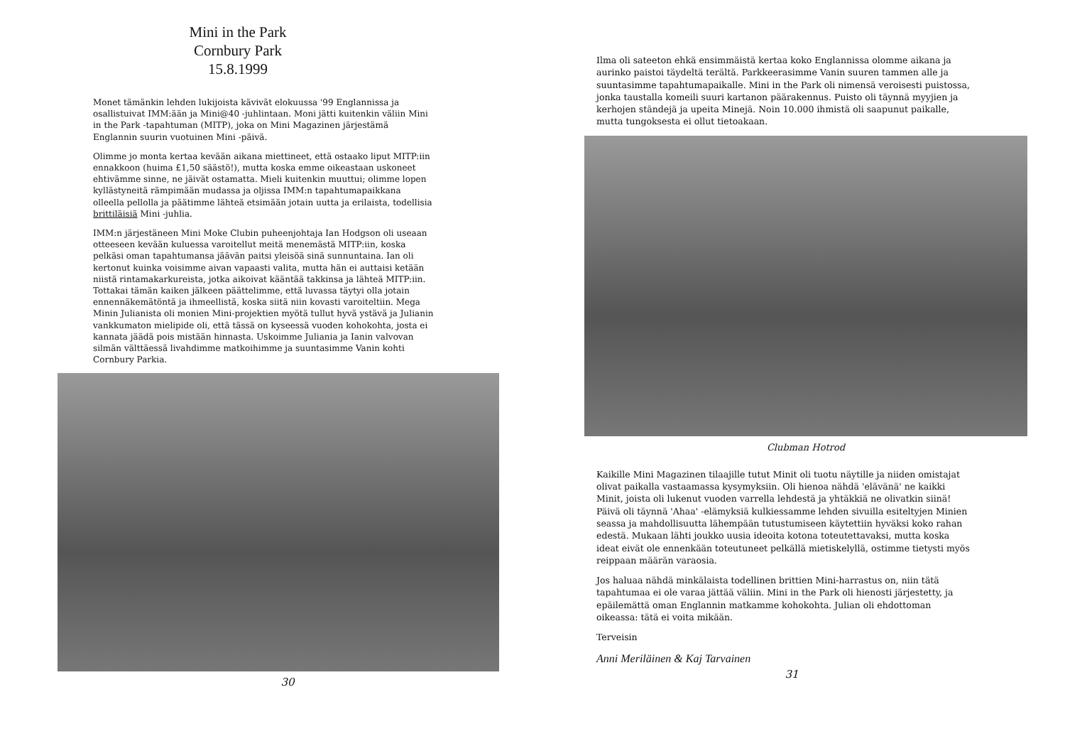Mini in the Park
Cornbury Park
15.8.1999
Monet tämänkin lehden lukijoista kävivät elokuussa '99 Englannissa ja osallistuivat IMM:ään ja Mini@40 -juhlintaan. Moni jätti kuitenkin väliin Mini in the Park -tapahtuman (MITP), joka on Mini Magazinen järjestämä Englannin suurin vuotuinen Mini -päivä.
Olimme jo monta kertaa kevään aikana miettineet, että ostaako liput MITP:iin ennakkoon (huima £1,50 säästö!), mutta koska emme oikeastaan uskoneet ehtivämme sinne, ne jäivät ostamatta. Mieli kuitenkin muuttui; olimme lopen kyllästyneitä rämpimään mudassa ja oljissa IMM:n tapahtumapaikkana olleella pellolla ja päätimme lähteä etsimään jotain uutta ja erilaista, todellisia brittiläisiä Mini -juhlia.
IMM:n järjestäneen Mini Moke Clubin puheenjohtaja Ian Hodgson oli useaan otteeseen kevään kuluessa varoitellut meitä menemästä MITP:iin, koska pelkäsi oman tapahtumansa jäävän paitsi yleisöä sinä sunnuntaina. Ian oli kertonut kuinka voisimme aivan vapaasti valita, mutta hän ei auttaisi ketään niistä rintamakarkureista, jotka aikoivat kääntää takkinsa ja lähteä MITP:iin. Tottakai tämän kaiken jälkeen päättelimme, että luvassa täytyi olla jotain ennennäkemätöntä ja ihmeellistä, koska siitä niin kovasti varoiteltiin. Mega Minin Julianista oli monien Mini-projektien myötä tullut hyvä ystävä ja Julianin vankkumaton mielipide oli, että tässä on kyseessä vuoden kohokohta, josta ei kannata jäädä pois mistään hinnasta. Uskoimme Juliania ja Ianin valvovan silmän välttäessä livahdimme matkoihimme ja suuntasimme Vanin kohti Cornbury Parkia.
30
Ilma oli sateeton ehkä ensimmäistä kertaa koko Englannissa olomme aikana ja aurinko paistoi täydeltä terältä. Parkkeerasimme Vanin suuren tammen alle ja suuntasimme tapahtumapaikalle. Mini in the Park oli nimensä veroisesti puistossa, jonka taustalla komeili suuri kartanon päärakennus. Puisto oli täynnä myyjien ja kerhojen ständejä ja upeita Minejä. Noin 10.000 ihmistä oli saapunut paikalle, mutta tungoksesta ei ollut tietoakaan.
Clubman Hotrod
Kaikille Mini Magazinen tilaajille tutut Minit oli tuotu näytille ja niiden omistajat olivat paikalla vastaamassa kysymyksiin. Oli hienoa nähdä 'elävänä' ne kaikki Minit, joista oli lukenut vuoden varrella lehdestä ja yhtäkkiä ne olivatkin siinä! Päivä oli täynnä 'Ahaa' -elämyksiä kulkiessamme lehden sivuilla esiteltyjen Minien seassa ja mahdollisuutta lähempään tutustumiseen käytettiin hyväksi koko rahan edestä. Mukaan lähti joukko uusia ideoita kotona toteutettavaksi, mutta koska ideat eivät ole ennenkään toteutuneet pelkällä mietiskelyllä, ostimme tietysti myös reippaan määrän varaosia.
Jos haluaa nähdä minkälaista todellinen brittien Mini-harrastus on, niin tätä tapahtumaa ei ole varaa jättää väliin. Mini in the Park oli hienosti järjestetty, ja epäilemättä oman Englannin matkamme kohokohta. Julian oli ehdottoman oikeassa: tätä ei voita mikään.
Terveisin
Anni Meriläinen & Kaj Tarvainen
31